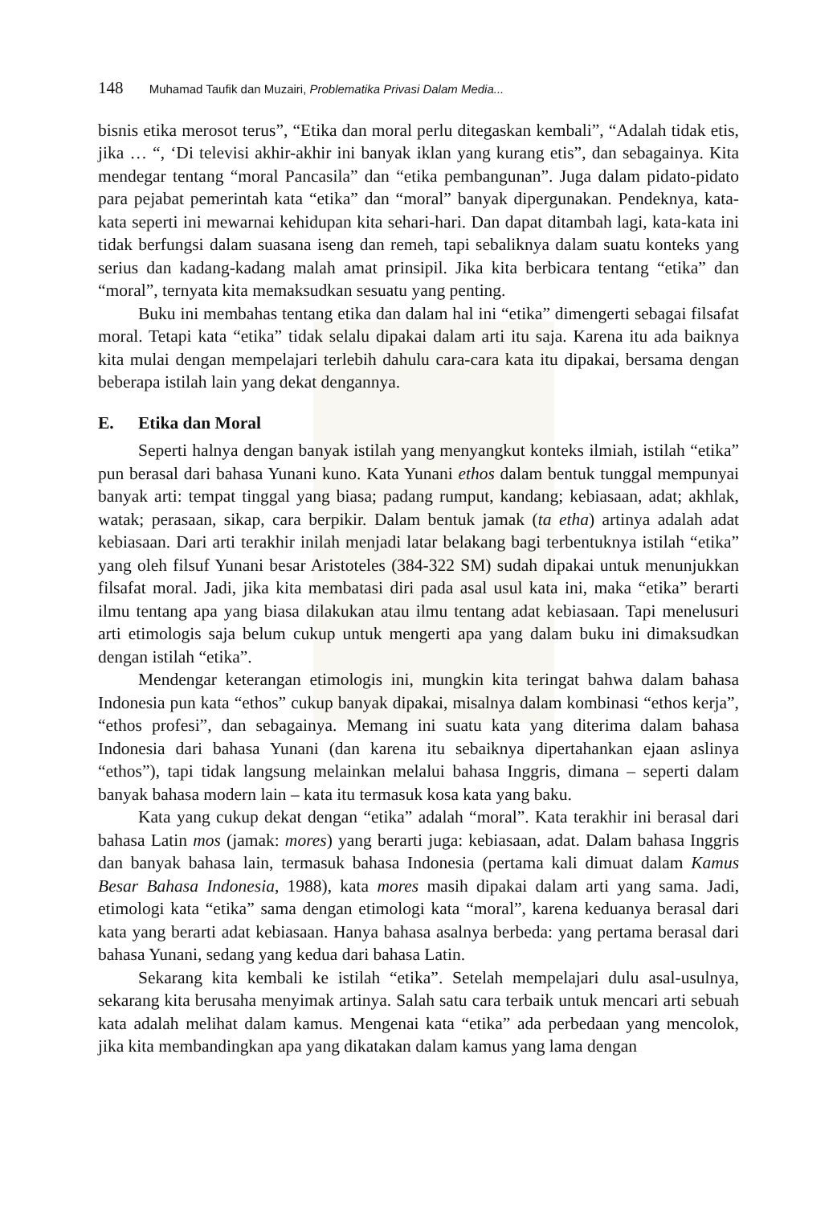148 Muhamad Taufik dan Muzairi, Problematika Privasi Dalam Media...
bisnis etika merosot terus”, “Etika dan moral perlu ditegaskan kembali”, “Adalah tidak etis, jika … “, ‘Di televisi akhir-akhir ini banyak iklan yang kurang etis”, dan sebagainya. Kita mendegar tentang “moral Pancasila” dan “etika pembangunan”. Juga dalam pidato-pidato para pejabat pemerintah kata “etika” dan “moral” banyak dipergunakan. Pendeknya, kata-kata seperti ini mewarnai kehidupan kita sehari-hari. Dan dapat ditambah lagi, kata-kata ini tidak berfungsi dalam suasana iseng dan remeh, tapi sebaliknya dalam suatu konteks yang serius dan kadang-kadang malah amat prinsipil. Jika kita berbicara tentang “etika” dan “moral”, ternyata kita memaksudkan sesuatu yang penting.
Buku ini membahas tentang etika dan dalam hal ini “etika” dimengerti sebagai filsafat moral. Tetapi kata “etika” tidak selalu dipakai dalam arti itu saja. Karena itu ada baiknya kita mulai dengan mempelajari terlebih dahulu cara-cara kata itu dipakai, bersama dengan beberapa istilah lain yang dekat dengannya.
E. Etika dan Moral
Seperti halnya dengan banyak istilah yang menyangkut konteks ilmiah, istilah “etika” pun berasal dari bahasa Yunani kuno. Kata Yunani ethos dalam bentuk tunggal mempunyai banyak arti: tempat tinggal yang biasa; padang rumput, kandang; kebiasaan, adat; akhlak, watak; perasaan, sikap, cara berpikir. Dalam bentuk jamak (ta etha) artinya adalah adat kebiasaan. Dari arti terakhir inilah menjadi latar belakang bagi terbentuknya istilah “etika” yang oleh filsuf Yunani besar Aristoteles (384-322 SM) sudah dipakai untuk menunjukkan filsafat moral. Jadi, jika kita membatasi diri pada asal usul kata ini, maka “etika” berarti ilmu tentang apa yang biasa dilakukan atau ilmu tentang adat kebiasaan. Tapi menelusuri arti etimologis saja belum cukup untuk mengerti apa yang dalam buku ini dimaksudkan dengan istilah “etika”.
Mendengar keterangan etimologis ini, mungkin kita teringat bahwa dalam bahasa Indonesia pun kata “ethos” cukup banyak dipakai, misalnya dalam kombinasi “ethos kerja”, “ethos profesi”, dan sebagainya. Memang ini suatu kata yang diterima dalam bahasa Indonesia dari bahasa Yunani (dan karena itu sebaiknya dipertahankan ejaan aslinya “ethos”), tapi tidak langsung melainkan melalui bahasa Inggris, dimana – seperti dalam banyak bahasa modern lain – kata itu termasuk kosa kata yang baku.
Kata yang cukup dekat dengan “etika” adalah “moral”. Kata terakhir ini berasal dari bahasa Latin mos (jamak: mores) yang berarti juga: kebiasaan, adat. Dalam bahasa Inggris dan banyak bahasa lain, termasuk bahasa Indonesia (pertama kali dimuat dalam Kamus Besar Bahasa Indonesia, 1988), kata mores masih dipakai dalam arti yang sama. Jadi, etimologi kata “etika” sama dengan etimologi kata “moral”, karena keduanya berasal dari kata yang berarti adat kebiasaan. Hanya bahasa asalnya berbeda: yang pertama berasal dari bahasa Yunani, sedang yang kedua dari bahasa Latin.
Sekarang kita kembali ke istilah “etika”. Setelah mempelajari dulu asal-usulnya, sekarang kita berusaha menyimak artinya. Salah satu cara terbaik untuk mencari arti sebuah kata adalah melihat dalam kamus. Mengenai kata “etika” ada perbedaan yang mencolok, jika kita membandingkan apa yang dikatakan dalam kamus yang lama dengan